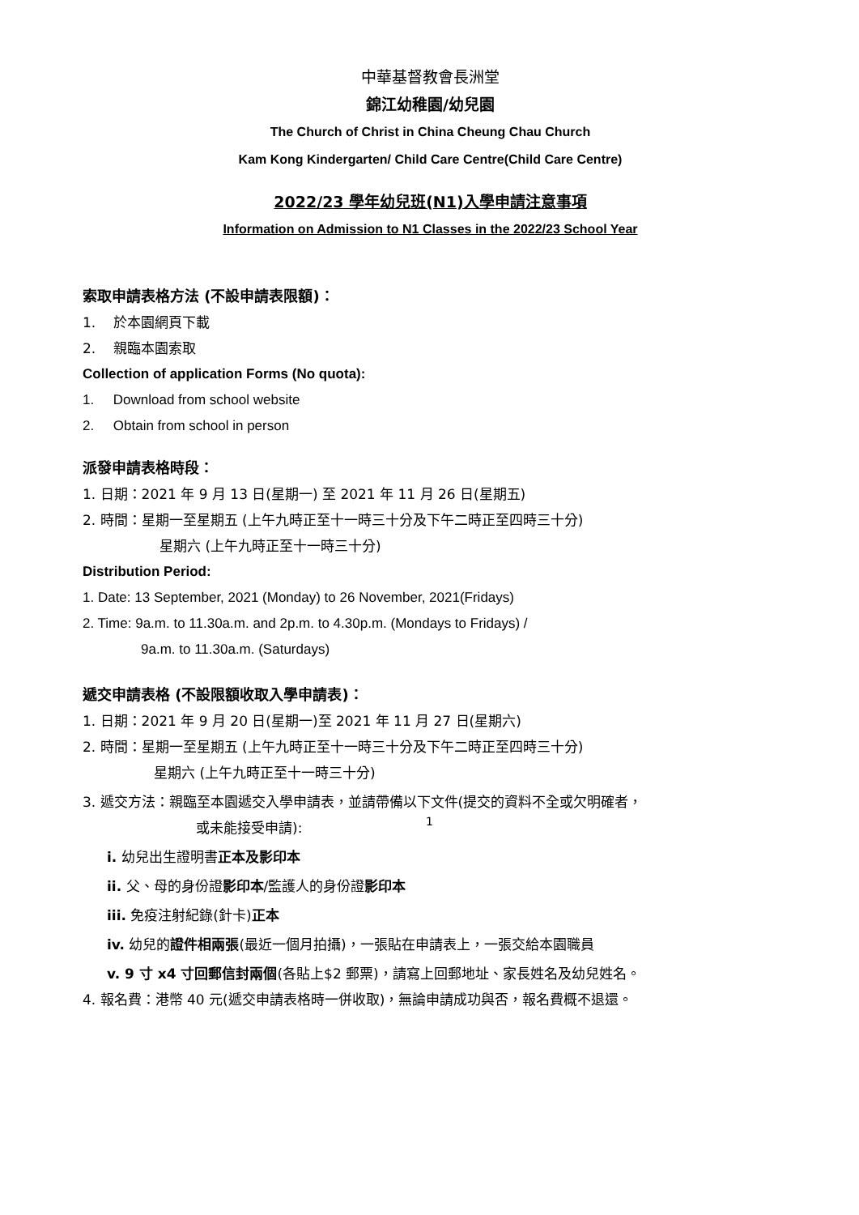中華基督教會長洲堂
錦江幼稚園/幼兒園
The Church of Christ in China Cheung Chau Church
Kam Kong Kindergarten/ Child Care Centre(Child Care Centre)
2022/23 學年幼兒班(N1)入學申請注意事項
Information on Admission to N1 Classes in the 2022/23 School Year
索取申請表格方法 (不設申請表限額)：
1. 於本園網頁下載
2. 親臨本園索取
Collection of application Forms (No quota):
1. Download from school website
2. Obtain from school in person
派發申請表格時段：
1. 日期：2021 年 9 月 13 日(星期一) 至 2021 年 11 月 26 日(星期五)
2. 時間：星期一至星期五 (上午九時正至十一時三十分及下午二時正至四時三十分)
星期六 (上午九時正至十一時三十分)
Distribution Period:
1. Date: 13 September, 2021 (Monday) to 26 November, 2021(Fridays)
2. Time: 9a.m. to 11.30a.m. and 2p.m. to 4.30p.m. (Mondays to Fridays) /
9a.m. to 11.30a.m. (Saturdays)
遞交申請表格 (不設限額收取入學申請表)：
1. 日期：2021 年 9 月 20 日(星期一)至 2021 年 11 月 27 日(星期六)
2. 時間：星期一至星期五 (上午九時正至十一時三十分及下午二時正至四時三十分)
星期六 (上午九時正至十一時三十分)
3. 遞交方法：親臨至本園遞交入學申請表，並請帶備以下文件(提交的資料不全或欠明確者，
或未能接受申請):
i. 幼兒出生證明書正本及影印本
ii. 父、母的身份證影印本/監護人的身份證影印本
iii. 免疫注射紀錄(針卡)正本
iv. 幼兒的證件相兩張(最近一個月拍攝)，一張貼在申請表上，一張交給本園職員
v. 9 寸 x4 寸回郵信封兩個(各貼上$2 郵票)，請寫上回郵地址、家長姓名及幼兒姓名。
4. 報名費：港幣 40 元(遞交申請表格時一併收取)，無論申請成功與否，報名費概不退還。
1